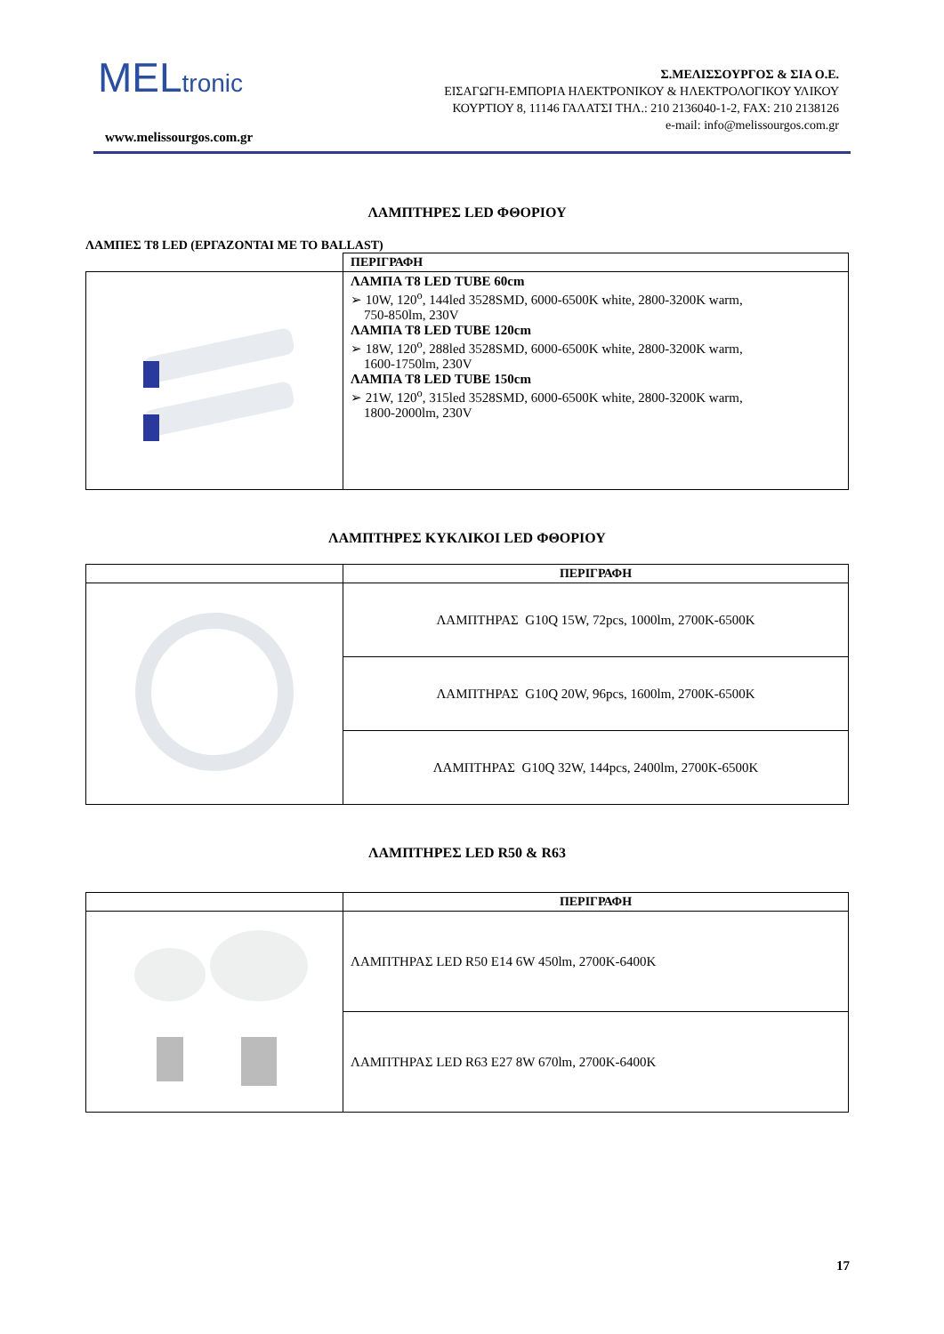MELtronic
www.melissourgos.com.gr
Σ.ΜΕΛΙΣΣΟΥΡΓΟΣ & ΣΙΑ Ο.Ε.
ΕΙΣΑΓΩΓΗ-ΕΜΠΟΡΙΑ ΗΛΕΚΤΡΟΝΙΚΟΥ & ΗΛΕΚΤΡΟΛΟΓΙΚΟΥ ΥΛΙΚΟΥ
ΚΟΥΡΤΙΟΥ 8, 11146 ΓΑΛΑΤΣΙ ΤΗΛ.: 210 2136040-1-2, FAX: 210 2138126
e-mail: info@melissourgos.com.gr
ΛΑΜΠΤΗΡΕΣ LED ΦΘΟΡΙΟΥ
ΛΑΜΠΕΣ T8 LED (ΕΡΓΑΖΟΝΤΑΙ ΜΕ ΤΟ BALLAST)
| | ΠΕΡΙΓΡΑΦΗ |
| --- | --- |
| | ΛΑΜΠΑ T8 LED TUBE 60cm ➢ 10W, 120<sup>o</sup>, 144led 3528SMD, 6000-6500K white, 2800-3200K warm, 750-850lm, 230V ΛΑΜΠΑ T8 LED TUBE 120cm ➢ 18W, 120<sup>o</sup>, 288led 3528SMD, 6000-6500K white, 2800-3200K warm, 1600-1750lm, 230V ΛΑΜΠΑ T8 LED TUBE 150cm ➢ 21W, 120<sup>o</sup>, 315led 3528SMD, 6000-6500K white, 2800-3200K warm, 1800-2000lm, 230V |
ΛΑΜΠΤΗΡΕΣ ΚΥΚΛΙΚΟΙ LED ΦΘΟΡΙΟΥ
| | ΠΕΡΙΓΡΑΦΗ |
| --- | --- |
| | ΛΑΜΠΤΗΡΑΣ G10Q 15W, 72pcs, 1000lm, 2700K-6500K |
| | ΛΑΜΠΤΗΡΑΣ G10Q 20W, 96pcs, 1600lm, 2700K-6500K |
| | ΛΑΜΠΤΗΡΑΣ G10Q 32W, 144pcs, 2400lm, 2700K-6500K |
ΛΑΜΠΤΗΡΕΣ LED R50 & R63
| | ΠΕΡΙΓΡΑΦΗ |
| --- | --- |
| | ΛΑΜΠΤΗΡΑΣ LED R50 E14 6W 450lm, 2700K-6400K |
| | ΛΑΜΠΤΗΡΑΣ LED R63 E27 8W 670lm, 2700K-6400K |
17